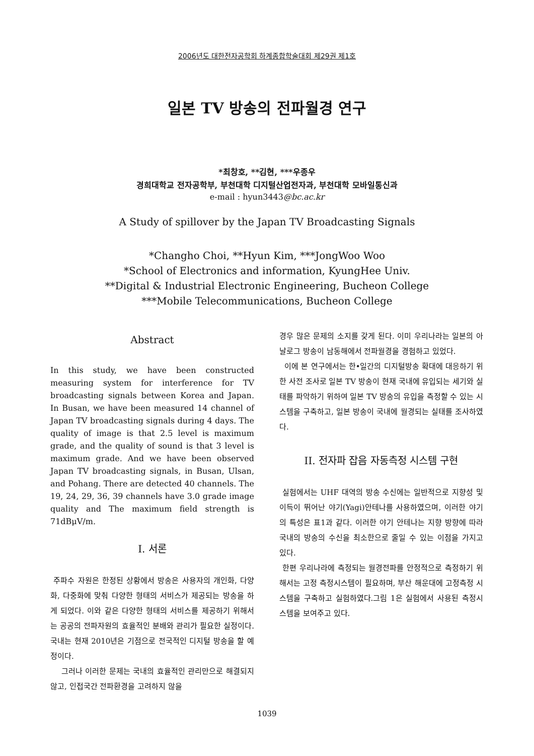2006년도 대한전자공학회 하계종합학술대회 제29권 제1호
일본 TV 방송의 전파월경 연구
*최창호, **김현, ***우종우
경희대학교 전자공학부, 부천대학 디지털산업전자과, 부천대학 모바일통신과
e-mail : hyun3443@bc.ac.kr
A Study of spillover by the Japan TV Broadcasting Signals
*Changho Choi, **Hyun Kim, ***JongWoo Woo
*School of Electronics and information, KyungHee Univ.
**Digital & Industrial Electronic Engineering, Bucheon College
***Mobile Telecommunications, Bucheon College
Abstract
In this study, we have been constructed measuring system for interference for TV broadcasting signals between Korea and Japan. In Busan, we have been measured 14 channel of Japan TV broadcasting signals during 4 days. The quality of image is that 2.5 level is maximum grade, and the quality of sound is that 3 level is maximum grade. And we have been observed Japan TV broadcasting signals, in Busan, Ulsan, and Pohang. There are detected 40 channels. The 19, 24, 29, 36, 39 channels have 3.0 grade image quality and The maximum field strength is 71dBμV/m.
I. 서론
주파수 자원은 한정된 상황에서 방송은 사용자의 개인화, 다양화, 다중화에 맞춰 다양한 형태의 서비스가 제공되는 방송을 하게 되었다. 이와 같은 다양한 형태의 서비스를 제공하기 위해서는 공공의 전파자원의 효율적인 분배와 관리가 필요한 실정이다. 국내는 현재 2010년은 기점으로 전국적인 디지털 방송을 할 예정이다.
그러나 이러한 문제는 국내의 효율적인 관리만으로 해결되지 않고, 인접국간 전파환경을 고려하지 않을
경우 많은 문제의 소지를 갖게 된다. 이미 우리나라는 일본의 아날로그 방송이 남동해에서 전파월경을 경험하고 있었다.
이에 본 연구에서는 한•일간의 디지털방송 확대에 대응하기 위한 사전 조사로 일본 TV 방송이 현재 국내에 유입되는 세기와 실태를 파악하기 위하여 일본 TV 방송의 유입을 측정할 수 있는 시스템을 구축하고, 일본 방송이 국내에 월경되는 실태를 조사하였다.
II. 전자파 잡음 자동측정 시스템 구현
실험에서는 UHF 대역의 방송 수신에는 일반적으로 지향성 및 이득이 뛰어난 야기(Yagi)안테나를 사용하였으며, 이러한 야기의 특성은 표1과 같다. 이러한 야기 안테나는 지향 방향에 따라 국내의 방송의 수신을 최소한으로 줄일 수 있는 이점을 가지고 있다.
한편 우리나라에 측정되는 월경전파를 안정적으로 측정하기 위해서는 고정 측정시스템이 필요하며, 부산 해운대에 고정측정 시스템을 구축하고 실험하였다.그림 1은 실험에서 사용된 측정시스템을 보여주고 있다.
1039